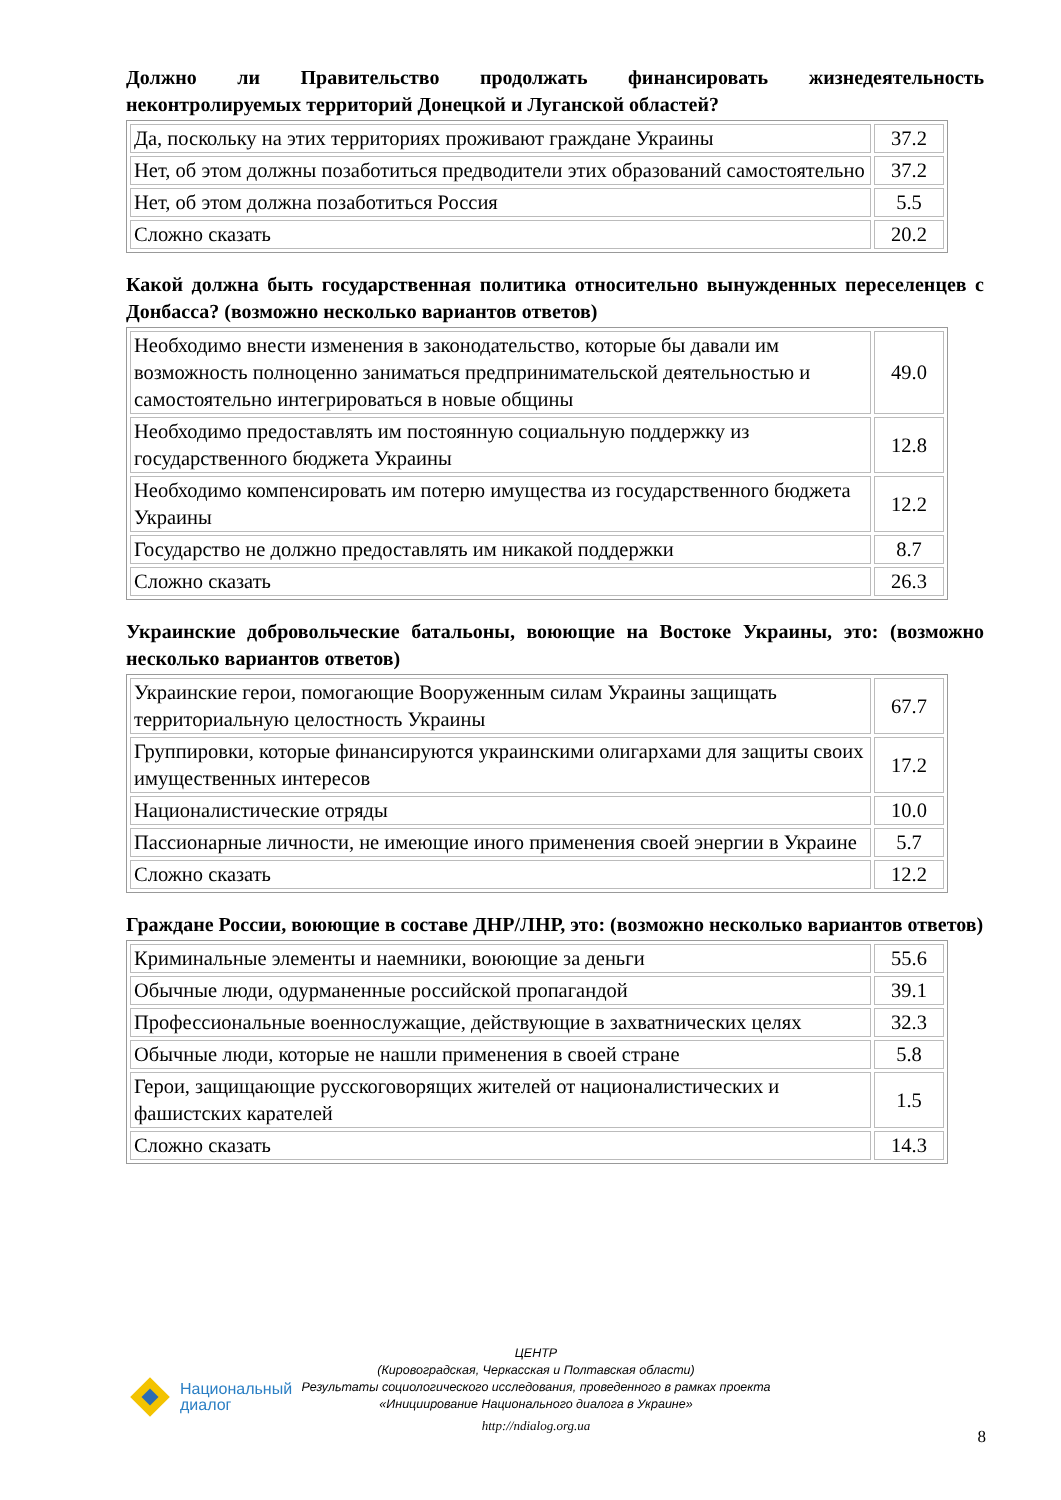Должно ли Правительство продолжать финансировать жизнедеятельность неконтролируемых территорий Донецкой и Луганской областей?
| Да, поскольку на этих территориях проживают граждане Украины | 37.2 |
| Нет, об этом должны позаботиться предводители этих образований самостоятельно | 37.2 |
| Нет, об этом должна позаботиться Россия | 5.5 |
| Сложно сказать | 20.2 |
Какой должна быть государственная политика относительно вынужденных переселенцев с Донбасса? (возможно несколько вариантов ответов)
| Необходимо внести изменения в законодательство, которые бы давали им возможность полноценно заниматься предпринимательской деятельностью и самостоятельно интегрироваться в новые общины | 49.0 |
| Необходимо предоставлять им постоянную социальную поддержку из государственного бюджета Украины | 12.8 |
| Необходимо компенсировать им потерю имущества из государственного бюджета Украины | 12.2 |
| Государство не должно предоставлять им никакой поддержки | 8.7 |
| Сложно сказать | 26.3 |
Украинские добровольческие батальоны, воюющие на Востоке Украины, это: (возможно несколько вариантов ответов)
| Украинские герои, помогающие Вооруженным силам Украины защищать территориальную целостность Украины | 67.7 |
| Группировки, которые финансируются украинскими олигархами для защиты своих имущественных интересов | 17.2 |
| Националистические отряды | 10.0 |
| Пассионарные личности, не имеющие иного применения своей энергии в Украине | 5.7 |
| Сложно сказать | 12.2 |
Граждане России, воюющие в составе ДНР/ЛНР, это: (возможно несколько вариантов ответов)
| Криминальные элементы и наемники, воюющие за деньги | 55.6 |
| Обычные люди, одурманенные российской пропагандой | 39.1 |
| Профессиональные военнослужащие, действующие в захватнических целях | 32.3 |
| Обычные люди, которые не нашли применения в своей стране | 5.8 |
| Герои, защищающие русскоговорящих жителей от националистических и фашистских карателей | 1.5 |
| Сложно сказать | 14.3 |
Национальный
диалог
ЦЕНТР
(Кировоградская, Черкасская и Полтавская области)
Результаты социологического исследования, проведенного в рамках проекта
«Инициирование Национального диалога в Украине»
http://ndialog.org.ua
8